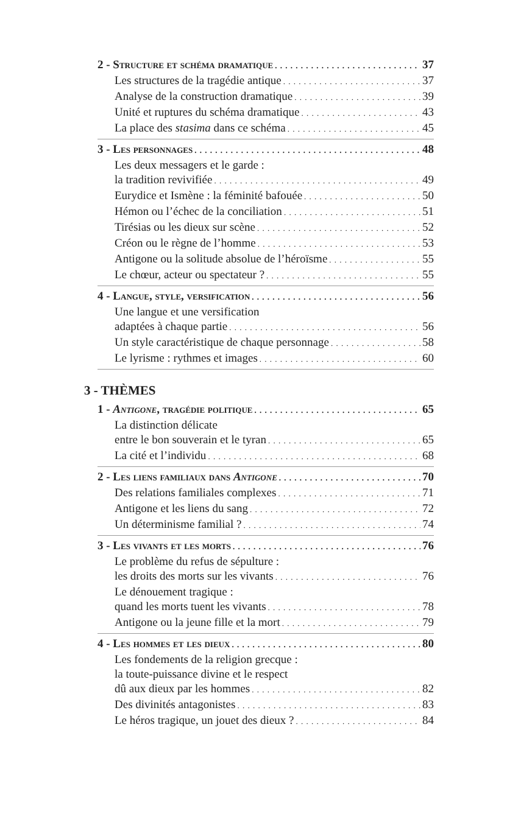2 - Structure et schéma dramatique 37
Les structures de la tragédie antique 37
Analyse de la construction dramatique 39
Unité et ruptures du schéma dramatique 43
La place des stasima dans ce schéma 45
3 - Les personnages 48
Les deux messagers et le garde :
la tradition revivifiée 49
Eurydice et Ismène : la féminité bafouée 50
Hémon ou l’échec de la conciliation 51
Tirésias ou les dieux sur scène 52
Créon ou le règne de l’homme 53
Antigone ou la solitude absolue de l’héroïsme 55
Le chœur, acteur ou spectateur ? 55
4 - Langue, style, versification 56
Une langue et une versification
adaptées à chaque partie 56
Un style caractéristique de chaque personnage 58
Le lyrisme : rythmes et images 60
3 - THÈMES
1 - Antigone, tragédie politique 65
La distinction délicate
entre le bon souverain et le tyran 65
La cité et l’individu 68
2 - Les liens familiaux dans Antigone 70
Des relations familiales complexes 71
Antigone et les liens du sang 72
Un déterminisme familial ? 74
3 - Les vivants et les morts 76
Le problème du refus de sépulture :
les droits des morts sur les vivants 76
Le dénouement tragique :
quand les morts tuent les vivants 78
Antigone ou la jeune fille et la mort 79
4 - Les hommes et les dieux 80
Les fondements de la religion grecque :
la toute-puissance divine et le respect
dû aux dieux par les hommes 82
Des divinités antagonistes 83
Le héros tragique, un jouet des dieux ? 84